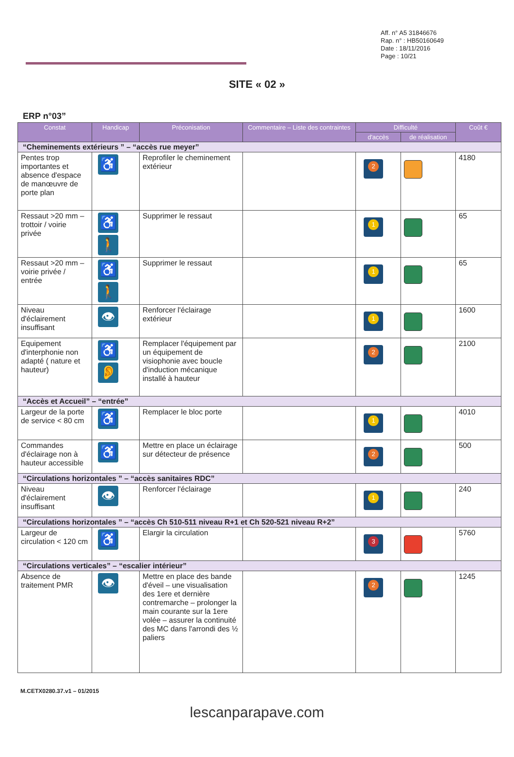Aff. n° A5 31846676
Rap. n° : HB50160649
Date : 18/11/2016
Page : 10/21
SITE « 02 »
ERP n°03”
| Constat | Handicap | Préconisation | Commentaire – Liste des contraintes | Difficulté | | Coût € |
| --- | --- | --- | --- | --- | --- | --- |
| | | | | d'accès | de réalisation | |
| “Cheminements extérieurs ” – “accès rue meyer” | | | | | | |
| Pentes trop importantes et absence d'espace de manœuvre de porte plan | ♿ | Reprofiler le cheminement extérieur | | 2 | | 4180 |
| Ressaut >20 mm – trottoir / voirie privée | ♿ 🚶 | Supprimer le ressaut | | 1 | | 65 |
| Ressaut >20 mm –voirie privée / entrée | ♿ 🚶 | Supprimer le ressaut | | 1 | | 65 |
| Niveau d'éclairement insuffisant | 👁 | Renforcer l'éclairage extérieur | | 1 | | 1600 |
| Equipement d'interphonie non adapté ( nature et hauteur) | ♿ 👂 | Remplacer l'équipement par un équipement de visiophonie avec boucle d'induction mécanique installé à hauteur | | 2 | | 2100 |
| “Accès et Accueil” – “entrée” | | | | | | |
| Largeur de la porte de service < 80 cm | ♿ | Remplacer le bloc porte | | 1 | | 4010 |
| Commandes d'éclairage non à hauteur accessible | ♿ | Mettre en place un éclairage sur détecteur de présence | | 2 | | 500 |
| “Circulations horizontales ” – “accès sanitaires RDC” | | | | | | |
| Niveau d'éclairement insuffisant | 👁 | Renforcer l'éclairage | | 1 | | 240 |
| “Circulations horizontales ” – “accès Ch 510-511 niveau R+1 et Ch 520-521 niveau R+2” | | | | | | |
| Largeur de circulation < 120 cm | ♿ | Elargir la circulation | | 3 | | 5760 |
| “Circulations verticales” – “escalier intérieur” | | | | | | |
| Absence de traitement PMR | 👁 | Mettre en place des bande d'éveil – une visualisation des 1ere et dernière contremarche – prolonger la main courante sur la 1ere volée – assurer la continuité des MC dans l'arrondi des ½ paliers | | 2 | | 1245 |
M.CETX0280.37.v1 – 01/2015
lescanparapave.com